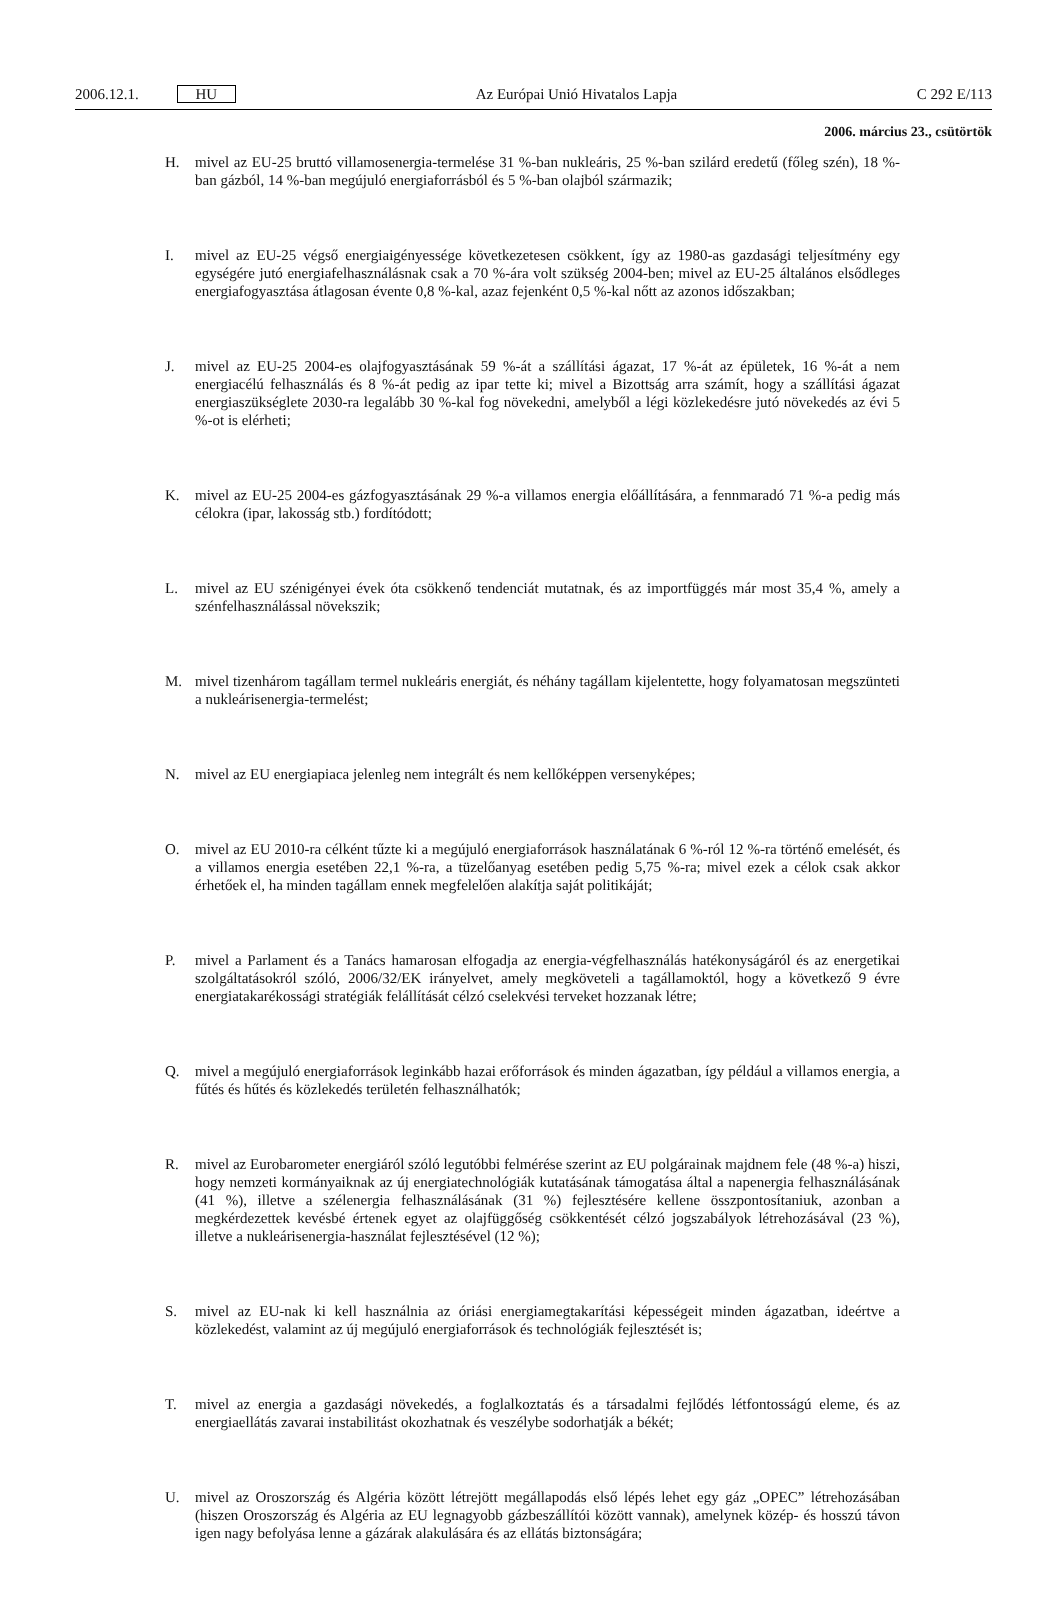2006.12.1. HU Az Európai Unió Hivatalos Lapja C 292 E/113
2006. március 23., csütörtök
H. mivel az EU-25 bruttó villamosenergia-termelése 31 %-ban nukleáris, 25 %-ban szilárd eredetű (főleg szén), 18 %-ban gázból, 14 %-ban megújuló energiaforrásból és 5 %-ban olajból származik;
I. mivel az EU-25 végső energiaigényessége következetesen csökkent, így az 1980-as gazdasági teljesítmény egy egységére jutó energiafelhasználásnak csak a 70 %-ára volt szükség 2004-ben; mivel az EU-25 általános elsődleges energiafogyasztása átlagosan évente 0,8 %-kal, azaz fejenként 0,5 %-kal nőtt az azonos időszakban;
J. mivel az EU-25 2004-es olajfogyasztásának 59 %-át a szállítási ágazat, 17 %-át az épületek, 16 %-át a nem energiacélú felhasználás és 8 %-át pedig az ipar tette ki; mivel a Bizottság arra számít, hogy a szállítási ágazat energiaszükséglete 2030-ra legalább 30 %-kal fog növekedni, amelyből a légi közlekedésre jutó növekedés az évi 5 %-ot is elérheti;
K. mivel az EU-25 2004-es gázfogyasztásának 29 %-a villamos energia előállítására, a fennmaradó 71 %-a pedig más célokra (ipar, lakosság stb.) fordítódott;
L. mivel az EU szénigényei évek óta csökkenő tendenciát mutatnak, és az importfüggés már most 35,4 %, amely a szénfelhasználással növekszik;
M. mivel tizenhárom tagállam termel nukleáris energiát, és néhány tagállam kijelentette, hogy folyamatosan megszünteti a nukleárisenergia-termelést;
N. mivel az EU energiapiaca jelenleg nem integrált és nem kellőképpen versenyképes;
O. mivel az EU 2010-ra célként tűzte ki a megújuló energiaforrások használatának 6 %-ról 12 %-ra történő emelését, és a villamos energia esetében 22,1 %-ra, a tüzelőanyag esetében pedig 5,75 %-ra; mivel ezek a célok csak akkor érhetőek el, ha minden tagállam ennek megfelelően alakítja saját politikáját;
P. mivel a Parlament és a Tanács hamarosan elfogadja az energia-végfelhasználás hatékonyságáról és az energetikai szolgáltatásokról szóló, 2006/32/EK irányelvet, amely megköveteli a tagállamoktól, hogy a következő 9 évre energiatakarékossági stratégiák felállítását célzó cselekvési terveket hozzanak létre;
Q. mivel a megújuló energiaforrások leginkább hazai erőforrások és minden ágazatban, így például a villamos energia, a fűtés és hűtés és közlekedés területén felhasználhatók;
R. mivel az Eurobarometer energiáról szóló legutóbbi felmérése szerint az EU polgárainak majdnem fele (48 %-a) hiszi, hogy nemzeti kormányaiknak az új energiatechnológiák kutatásának támogatása által a napenergia felhasználásának (41 %), illetve a szélenergia felhasználásának (31 %) fejlesztésére kellene összpontosítaniuk, azonban a megkérdezettek kevésbé értenek egyet az olajfüggőség csökkentését célzó jogszabályok létrehozásával (23 %), illetve a nukleárisenergia-használat fejlesztésével (12 %);
S. mivel az EU-nak ki kell használnia az óriási energiamegtakarítási képességeit minden ágazatban, ideértve a közlekedést, valamint az új megújuló energiaforrások és technológiák fejlesztését is;
T. mivel az energia a gazdasági növekedés, a foglalkoztatás és a társadalmi fejlődés létfontosságú eleme, és az energiaellátás zavarai instabilitást okozhatnak és veszélybe sodorhatják a békét;
U. mivel az Oroszország és Algéria között létrejött megállapodás első lépés lehet egy gáz „OPEC” létrehozásában (hiszen Oroszország és Algéria az EU legnagyobb gázbeszállítói között vannak), amelynek közép- és hosszú távon igen nagy befolyása lenne a gázárak alakulására és az ellátás biztonságára;